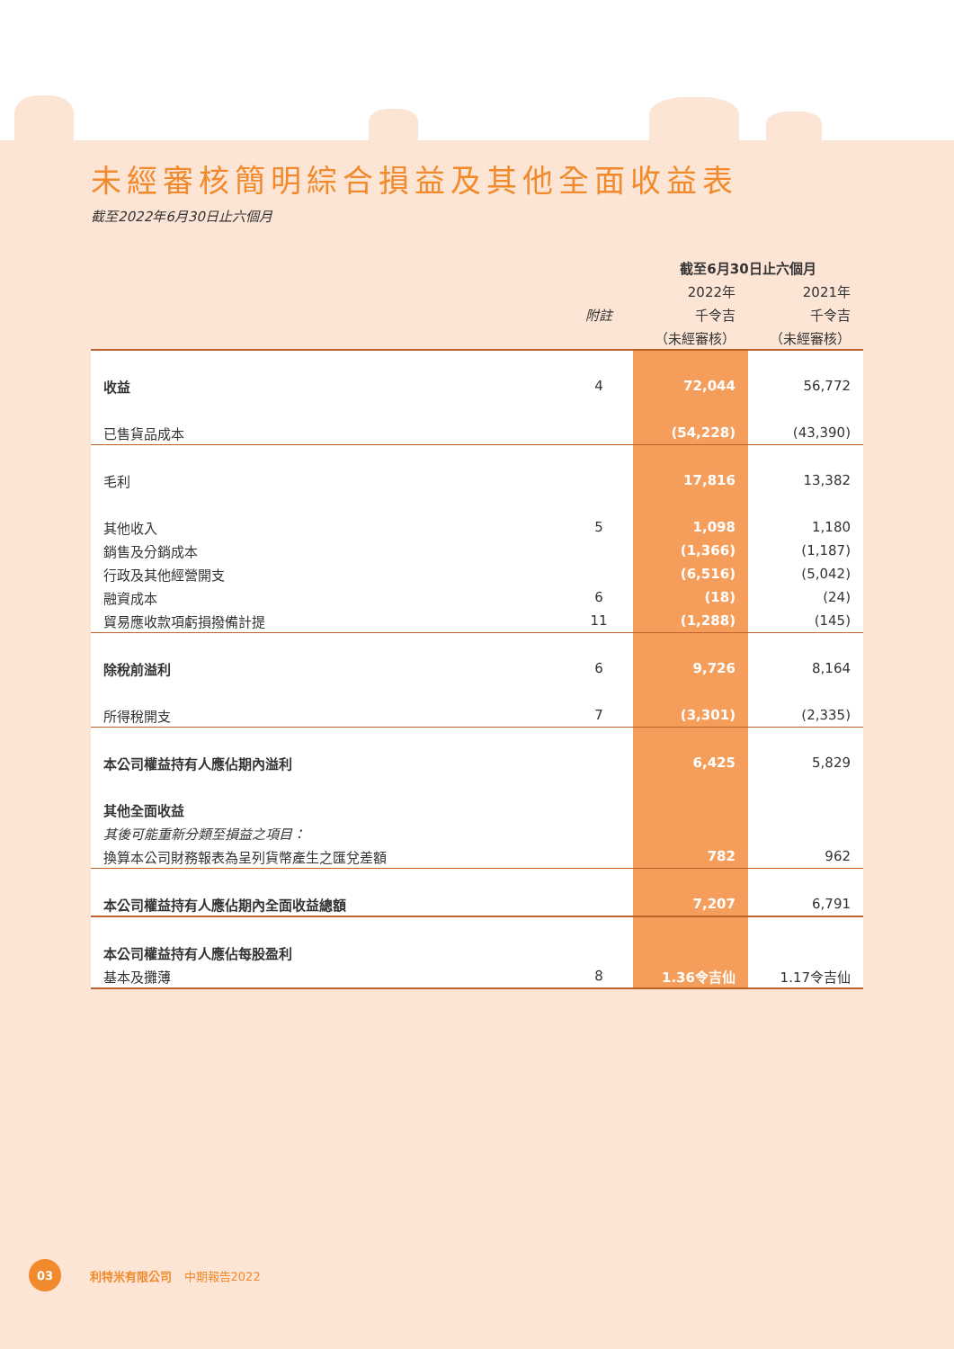未經審核簡明綜合損益及其他全面收益表
截至2022年6月30日止六個月
| | | 截至6月30日止六個月 | |
| | | 2022年 | 2021年 |
| | 附註 | 千令吉 | 千令吉 |
| | | （未經審核） | （未經審核） |
| 收益 | 4 | 72,044 | 56,772 |
| 已售貨品成本 | | (54,228) | (43,390) |
| 毛利 | | 17,816 | 13,382 |
| 其他收入 | 5 | 1,098 | 1,180 |
| 銷售及分銷成本 | | (1,366) | (1,187) |
| 行政及其他經營開支 | | (6,516) | (5,042) |
| 融資成本 | 6 | (18) | (24) |
| 貿易應收款項虧損撥備計提 | 11 | (1,288) | (145) |
| 除稅前溢利 | 6 | 9,726 | 8,164 |
| 所得稅開支 | 7 | (3,301) | (2,335) |
| 本公司權益持有人應佔期內溢利 | | 6,425 | 5,829 |
| 其他全面收益 | | | |
| 其後可能重新分類至損益之項目： | | | |
| 換算本公司財務報表為呈列貨幣產生之匯兌差額 | | 782 | 962 |
| 本公司權益持有人應佔期內全面收益總額 | | 7,207 | 6,791 |
| 本公司權益持有人應佔每股盈利 | | | |
| 基本及攤薄 | 8 | 1.36令吉仙 | 1.17令吉仙 |
03
利特米有限公司 中期報告2022